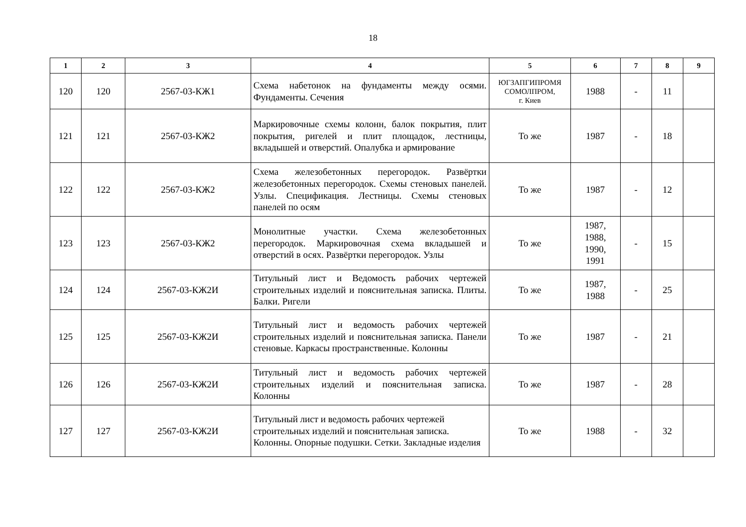18
| 1 | 2 | 3 | 4 | 5 | 6 | 7 | 8 | 9 |
| --- | --- | --- | --- | --- | --- | --- | --- | --- |
| 120 | 120 | 2567-03-КЖ1 | Схема набетонок на фундаменты между осями. Фундаменты. Сечения | ЮГЗАПГИПРОМЯ СОМОЛПРОМ, г. Киев | 1988 | - | 11 | |
| 121 | 121 | 2567-03-КЖ2 | Маркировочные схемы колонн, балок покрытия, плит покрытия, ригелей и плит площадок, лестницы, вкладышей и отверстий. Опалубка и армирование | То же | 1987 | - | 18 | |
| 122 | 122 | 2567-03-КЖ2 | Схема железобетонных перегородок. Развёртки железобетонных перегородок. Схемы стеновых панелей. Узлы. Спецификация. Лестницы. Схемы стеновых панелей по осям | То же | 1987 | - | 12 | |
| 123 | 123 | 2567-03-КЖ2 | Монолитные участки. Схема железобетонных перегородок. Маркировочная схема вкладышей и отверстий в осях. Развёртки перегородок. Узлы | То же | 1987, 1988, 1990, 1991 | - | 15 | |
| 124 | 124 | 2567-03-КЖ2И | Титульный лист и Ведомость рабочих чертежей строительных изделий и пояснительная записка. Плиты. Балки. Ригели | То же | 1987, 1988 | - | 25 | |
| 125 | 125 | 2567-03-КЖ2И | Титульный лист и ведомость рабочих чертежей строительных изделий и пояснительная записка. Панели стеновые. Каркасы пространственные. Колонны | То же | 1987 | - | 21 | |
| 126 | 126 | 2567-03-КЖ2И | Титульный лист и ведомость рабочих чертежей строительных изделий и пояснительная записка. Колонны | То же | 1987 | - | 28 | |
| 127 | 127 | 2567-03-КЖ2И | Титульный лист и ведомость рабочих чертежей строительных изделий и пояснительная записка. Колонны. Опорные подушки. Сетки. Закладные изделия | То же | 1988 | - | 32 | |